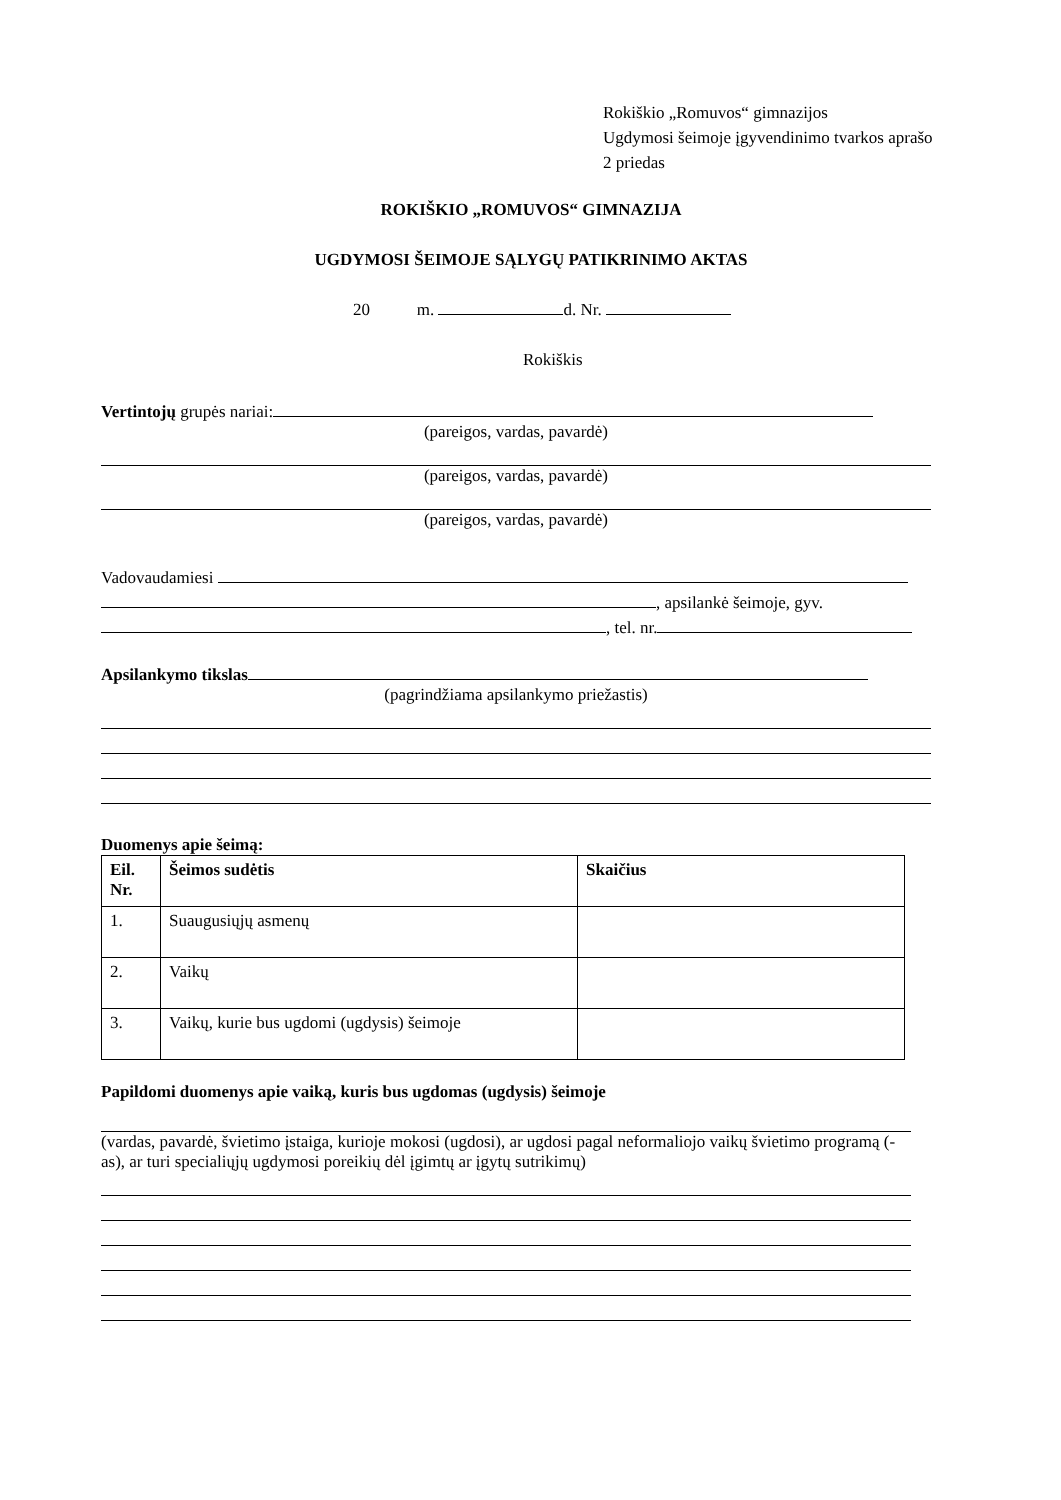Rokiškio „Romuvos“ gimnazijos
Ugdymosi šeimoje įgyvendinimo tvarkos aprašo
2 priedas
ROKIŠKIO „ROMUVOS“ GIMNAZIJA
UGDYMOSI ŠEIMOJE SĄLYGŲ PATIKRINIMO AKTAS
20 m. d. Nr.
Rokiškis
Vertintojų grupės nariai:
(pareigos, vardas, pavardė)
(pareigos, vardas, pavardė)
(pareigos, vardas, pavardė)
Vadovaudamiesi
, apsilankė šeimoje, gyv.
, tel. nr.
Apsilankymo tikslas
(pagrindžiama apsilankymo priežastis)
Duomenys apie šeimą:
| Eil. Nr. | Šeimos sudėtis | Skaičius |
| 1. | Suaugusiųjų asmenų | |
| 2. | Vaikų | |
| 3. | Vaikų, kurie bus ugdomi (ugdysis) šeimoje | |
Papildomi duomenys apie vaiką, kuris bus ugdomas (ugdysis) šeimoje
(vardas, pavardė, švietimo įstaiga, kurioje mokosi (ugdosi), ar ugdosi pagal neformaliojo vaikų švietimo programą (-as), ar turi specialiųjų ugdymosi poreikių dėl įgimtų ar įgytų sutrikimų)